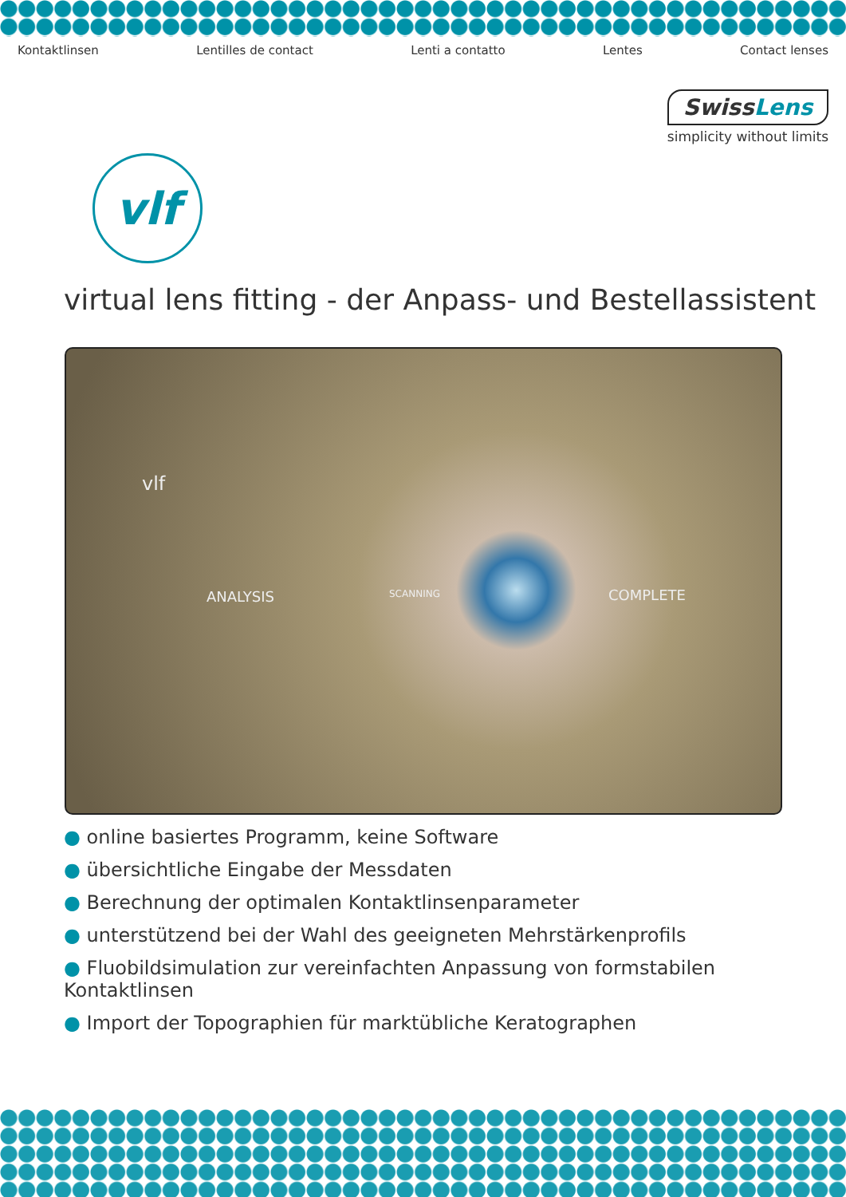Kontaktlinsen Lentilles de contact Lenti a contatto Lentes Contact lenses
SwissLens
simplicity without limits
vlf
virtual lens fitting - der Anpass- und Bestellassistent
vlf
ANALYSIS SCANNING COMPLETE
● online basiertes Programm, keine Software
● übersichtliche Eingabe der Messdaten
● Berechnung der optimalen Kontaktlinsenparameter
● unterstützend bei der Wahl des geeigneten Mehrstärkenprofils
● Fluobildsimulation zur vereinfachten Anpassung von formstabilen Kontaktlinsen
● Import der Topographien für marktübliche Keratographen